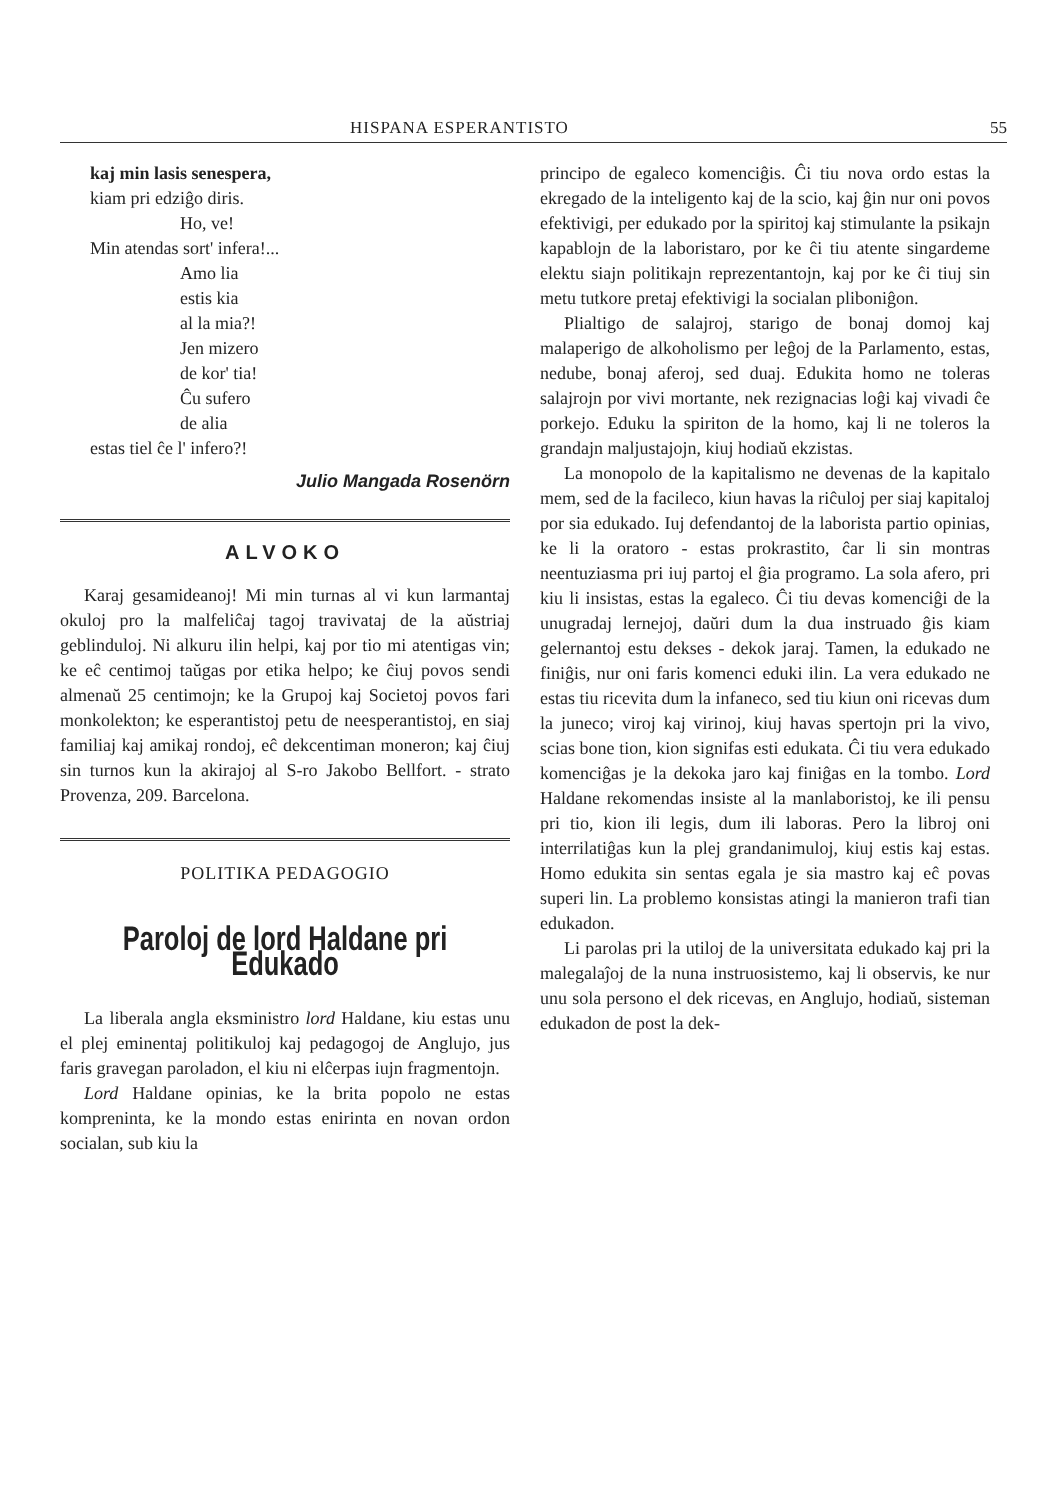HISPANA ESPERANTISTO 55
kaj min lasis senespera,
kiam pri edziĝo diris.
Ho, ve!
Min atendas sort' infera!...
Amo lia
estis kia
al la mia?!
Jen mizero
de kor' tia!
Ĉu sufero
de alia
estas tiel ĉe l' infero?!
Julio Mangada Rosenörn
ALVOKO
Karaj gesamideanoj! Mi min turnas al vi kun larmantaj okuloj pro la malfeliĉaj tagoj travivataj de la aŭstriaj geblinduloj. Ni alkuru ilin helpi, kaj por tio mi atentigas vin; ke eĉ centimoj taŭgas por etika helpo; ke ĉiuj povos sendi almenaŭ 25 centimojn; ke la Grupoj kaj Societoj povos fari monkolekton; ke esperantistoj petu de neesperantistoj, en siaj familiaj kaj amikaj rondoj, eĉ dekcentiman moneron; kaj ĉiuj sin turnos kun la akirajoj al S-ro Jakobo Bellfort. - strato Provenza, 209. Barcelona.
POLITIKA PEDAGOGIO
Paroloj de lord Haldane pri Edukado
La liberala angla eksministro lord Haldane, kiu estas unu el plej eminentaj politikuloj kaj pedagogoj de Anglujo, jus faris gravegan paroladon, el kiu ni elĉerpas iujn fragmentojn.
Lord Haldane opinias, ke la brita popolo ne estas kompreninta, ke la mondo estas enirinta en novan ordon socialan, sub kiu la
principo de egaleco komenciĝis. Ĉi tiu nova ordo estas la ekregado de la inteligento kaj de la scio, kaj ĝin nur oni povos efektivigi, per edukado por la spiritoj kaj stimulante la psikajn kapablojn de la laboristaro, por ke ĉi tiu atente singardeme elektu siajn politikajn reprezentantojn, kaj por ke ĉi tiuj sin metu tutkore pretaj efektivigi la socialan pliboniĝon.
Plialtigo de salajroj, starigo de bonaj domoj kaj malaperigo de alkoholismo per leĝoj de la Parlamento, estas, nedube, bonaj aferoj, sed duaj. Edukita homo ne toleras salajrojn por vivi mortante, nek rezignacias loĝi kaj vivadi ĉe porkejo. Eduku la spiriton de la homo, kaj li ne toleros la grandajn maljustajojn, kiuj hodiaŭ ekzistas.
La monopolo de la kapitalismo ne devenas de la kapitalo mem, sed de la facileco, kiun havas la riĉuloj per siaj kapitaloj por sia edukado. Iuj defendantoj de la laborista partio opinias, ke li la oratoro - estas prokrastito, ĉar li sin montras neentuziasma pri iuj partoj el ĝia programo. La sola afero, pri kiu li insistas, estas la egaleco. Ĉi tiu devas komenciĝi de la unugradaj lernejoj, daŭri dum la dua instruado ĝis kiam gelernantoj estu dekses - dekok jaraj. Tamen, la edukado ne finiĝis, nur oni faris komenci eduki ilin. La vera edukado ne estas tiu ricevita dum la infaneco, sed tiu kiun oni ricevas dum la juneco; viroj kaj virinoj, kiuj havas spertojn pri la vivo, scias bone tion, kion signifas esti edukata. Ĉi tiu vera edukado komenciĝas je la dekoka jaro kaj finiĝas en la tombo. Lord Haldane rekomendas insiste al la manlaboristoj, ke ili pensu pri tio, kion ili legis, dum ili laboras. Pero la libroj oni interrilatiĝas kun la plej grandanimuloj, kiuj estis kaj estas. Homo edukita sin sentas egala je sia mastro kaj eĉ povas superi lin. La problemo konsistas atingi la manieron trafi tian edukadon.
Li parolas pri la utiloj de la universitata edukado kaj pri la malegalaĵoj de la nuna instruosistemo, kaj li observis, ke nur unu sola persono el dek ricevas, en Anglujo, hodiaŭ, sisteman edukadon de post la dek-